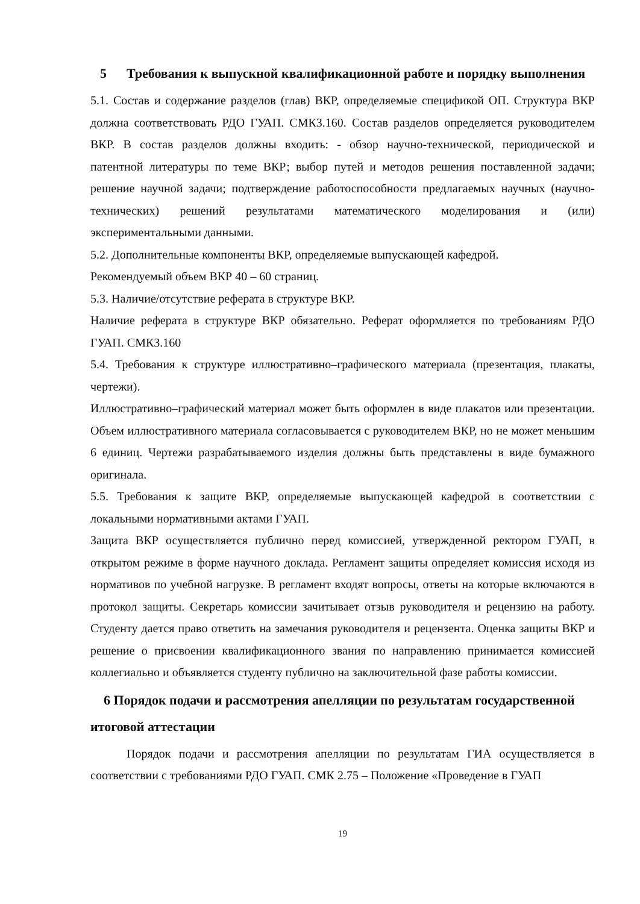5 Требования к выпускной квалификационной работе и порядку выполнения
5.1. Состав и содержание разделов (глав) ВКР, определяемые спецификой ОП. Структура ВКР должна соответствовать РДО ГУАП. СМК3.160. Состав разделов определяется руководителем ВКР. В состав разделов должны входить: - обзор научно-технической, периодической и патентной литературы по теме ВКР; выбор путей и методов решения поставленной задачи; решение научной задачи; подтверждение работоспособности предлагаемых научных (научно-технических) решений результатами математического моделирования и (или) экспериментальными данными.
5.2. Дополнительные компоненты ВКР, определяемые выпускающей кафедрой.
Рекомендуемый объем ВКР 40 – 60 страниц.
5.3. Наличие/отсутствие реферата в структуре ВКР.
Наличие реферата в структуре ВКР обязательно. Реферат оформляется по требованиям РДО ГУАП. СМК3.160
5.4. Требования к структуре иллюстративно–графического материала (презентация, плакаты, чертежи).
Иллюстративно–графический материал может быть оформлен в виде плакатов или презентации. Объем иллюстративного материала согласовывается с руководителем ВКР, но не может меньшим 6 единиц. Чертежи разрабатываемого изделия должны быть представлены в виде бумажного оригинала.
5.5. Требования к защите ВКР, определяемые выпускающей кафедрой в соответствии с локальными нормативными актами ГУАП.
Защита ВКР осуществляется публично перед комиссией, утвержденной ректором ГУАП, в открытом режиме в форме научного доклада. Регламент защиты определяет комиссия исходя из нормативов по учебной нагрузке. В регламент входят вопросы, ответы на которые включаются в протокол защиты. Секретарь комиссии зачитывает отзыв руководителя и рецензию на работу. Студенту дается право ответить на замечания руководителя и рецензента. Оценка защиты ВКР и решение о присвоении квалификационного звания по направлению принимается комиссией коллегиально и объявляется студенту публично на заключительной фазе работы комиссии.
6 Порядок подачи и рассмотрения апелляции по результатам государственной итоговой аттестации
Порядок подачи и рассмотрения апелляции по результатам ГИА осуществляется в соответствии с требованиями РДО ГУАП. СМК 2.75 – Положение «Проведение в ГУАП
19